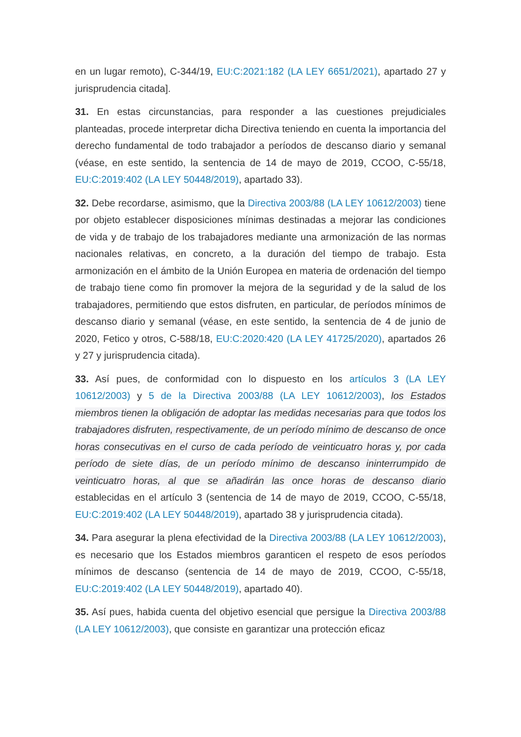en un lugar remoto), C-344/19, EU:C:2021:182 (LA LEY 6651/2021), apartado 27 y jurisprudencia citada].
31. En estas circunstancias, para responder a las cuestiones prejudiciales planteadas, procede interpretar dicha Directiva teniendo en cuenta la importancia del derecho fundamental de todo trabajador a períodos de descanso diario y semanal (véase, en este sentido, la sentencia de 14 de mayo de 2019, CCOO, C-55/18, EU:C:2019:402 (LA LEY 50448/2019), apartado 33).
32. Debe recordarse, asimismo, que la Directiva 2003/88 (LA LEY 10612/2003) tiene por objeto establecer disposiciones mínimas destinadas a mejorar las condiciones de vida y de trabajo de los trabajadores mediante una armonización de las normas nacionales relativas, en concreto, a la duración del tiempo de trabajo. Esta armonización en el ámbito de la Unión Europea en materia de ordenación del tiempo de trabajo tiene como fin promover la mejora de la seguridad y de la salud de los trabajadores, permitiendo que estos disfruten, en particular, de períodos mínimos de descanso diario y semanal (véase, en este sentido, la sentencia de 4 de junio de 2020, Fetico y otros, C-588/18, EU:C:2020:420 (LA LEY 41725/2020), apartados 26 y 27 y jurisprudencia citada).
33. Así pues, de conformidad con lo dispuesto en los artículos 3 (LA LEY 10612/2003) y 5 de la Directiva 2003/88 (LA LEY 10612/2003), los Estados miembros tienen la obligación de adoptar las medidas necesarias para que todos los trabajadores disfruten, respectivamente, de un período mínimo de descanso de once horas consecutivas en el curso de cada período de veinticuatro horas y, por cada período de siete días, de un período mínimo de descanso ininterrumpido de veinticuatro horas, al que se añadirán las once horas de descanso diario establecidas en el artículo 3 (sentencia de 14 de mayo de 2019, CCOO, C-55/18, EU:C:2019:402 (LA LEY 50448/2019), apartado 38 y jurisprudencia citada).
34. Para asegurar la plena efectividad de la Directiva 2003/88 (LA LEY 10612/2003), es necesario que los Estados miembros garanticen el respeto de esos períodos mínimos de descanso (sentencia de 14 de mayo de 2019, CCOO, C-55/18, EU:C:2019:402 (LA LEY 50448/2019), apartado 40).
35. Así pues, habida cuenta del objetivo esencial que persigue la Directiva 2003/88 (LA LEY 10612/2003), que consiste en garantizar una protección eficaz